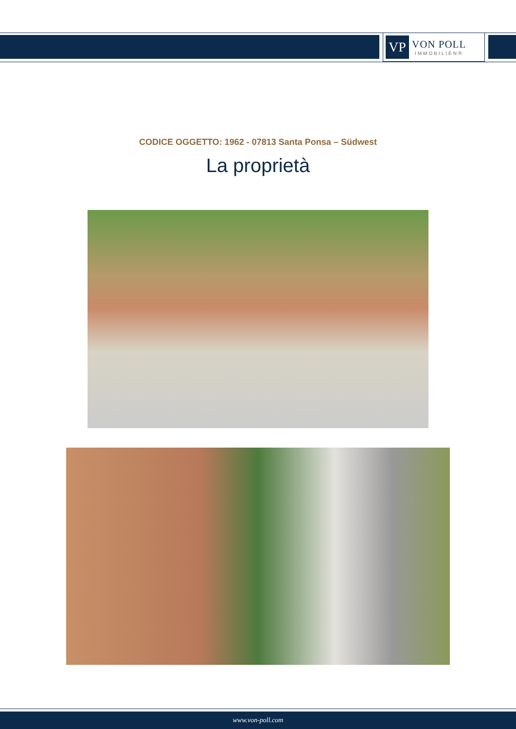VP
VON POLL
IMMOBILIEN®
CODICE OGGETTO: 1962 - 07813 Santa Ponsa – Südwest
La proprietà
www.von-poll.com